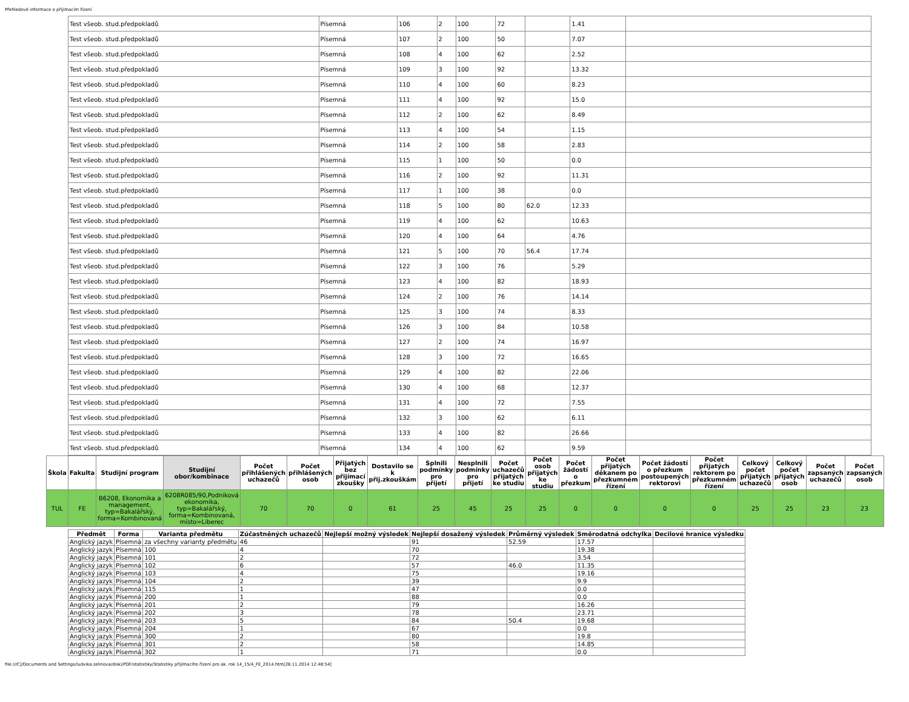Přehledové informace o přijímacím řízení
| Test všeob. stud.předpokladů | Písemná | 106 | 2 | 100 | 72 | | 1.41 | |
| Test všeob. stud.předpokladů | Písemná | 107 | 2 | 100 | 50 | | 7.07 | |
| Test všeob. stud.předpokladů | Písemná | 108 | 4 | 100 | 62 | | 2.52 | |
| Test všeob. stud.předpokladů | Písemná | 109 | 3 | 100 | 92 | | 13.32 | |
| Test všeob. stud.předpokladů | Písemná | 110 | 4 | 100 | 60 | | 8.23 | |
| Test všeob. stud.předpokladů | Písemná | 111 | 4 | 100 | 92 | | 15.0 | |
| Test všeob. stud.předpokladů | Písemná | 112 | 2 | 100 | 62 | | 8.49 | |
| Test všeob. stud.předpokladů | Písemná | 113 | 4 | 100 | 54 | | 1.15 | |
| Test všeob. stud.předpokladů | Písemná | 114 | 2 | 100 | 58 | | 2.83 | |
| Test všeob. stud.předpokladů | Písemná | 115 | 1 | 100 | 50 | | 0.0 | |
| Test všeob. stud.předpokladů | Písemná | 116 | 2 | 100 | 92 | | 11.31 | |
| Test všeob. stud.předpokladů | Písemná | 117 | 1 | 100 | 38 | | 0.0 | |
| Test všeob. stud.předpokladů | Písemná | 118 | 5 | 100 | 80 | 62.0 | 12.33 | |
| Test všeob. stud.předpokladů | Písemná | 119 | 4 | 100 | 62 | | 10.63 | |
| Test všeob. stud.předpokladů | Písemná | 120 | 4 | 100 | 64 | | 4.76 | |
| Test všeob. stud.předpokladů | Písemná | 121 | 5 | 100 | 70 | 56.4 | 17.74 | |
| Test všeob. stud.předpokladů | Písemná | 122 | 3 | 100 | 76 | | 5.29 | |
| Test všeob. stud.předpokladů | Písemná | 123 | 4 | 100 | 82 | | 18.93 | |
| Test všeob. stud.předpokladů | Písemná | 124 | 2 | 100 | 76 | | 14.14 | |
| Test všeob. stud.předpokladů | Písemná | 125 | 3 | 100 | 74 | | 8.33 | |
| Test všeob. stud.předpokladů | Písemná | 126 | 3 | 100 | 84 | | 10.58 | |
| Test všeob. stud.předpokladů | Písemná | 127 | 2 | 100 | 74 | | 16.97 | |
| Test všeob. stud.předpokladů | Písemná | 128 | 3 | 100 | 72 | | 16.65 | |
| Test všeob. stud.předpokladů | Písemná | 129 | 4 | 100 | 82 | | 22.06 | |
| Test všeob. stud.předpokladů | Písemná | 130 | 4 | 100 | 68 | | 12.37 | |
| Test všeob. stud.předpokladů | Písemná | 131 | 4 | 100 | 72 | | 7.55 | |
| Test všeob. stud.předpokladů | Písemná | 132 | 3 | 100 | 62 | | 6.11 | |
| Test všeob. stud.předpokladů | Písemná | 133 | 4 | 100 | 82 | | 26.66 | |
| Test všeob. stud.předpokladů | Písemná | 134 | 4 | 100 | 62 | | 9.59 | |
| Škola | Fakulta | Studijní program | Studijní obor/kombinace | Počet přihlášených uchazečů | Počet přihlášených osob | Přijatých bez přijímací zkoušky | Dostavilo se k přij.zkouškám | Splnili podmínky pro přijetí | Nesplnili podmínky pro přijetí | Počet uchazečů přijatých ke studiu | Počet osob přijatých ke studiu | Počet žádostí o přezkum | Počet přijatých děkanem po přezkumném řízení | Počet žádostí o přezkum postoupených rektorovi | Počet přijatých rektorem po přezkumném řízení | Celkový počet přijatých uchazečů | Celkový počet přijatých osob | Počet zapsaných uchazečů | Počet zapsaných osob |
| --- | --- | --- | --- | --- | --- | --- | --- | --- | --- | --- | --- | --- | --- | --- | --- | --- | --- | --- | --- |
| TUL | FE | B6208, Ekonomika a management, typ=Bakalářský, forma=Kombinovaná | 6208R085/90,Podniková ekonomika, typ=Bakalářský, forma=Kombinovaná, místo=Liberec | 70 | 70 | 0 | 61 | 25 | 45 | 25 | 25 | 0 | 0 | 0 | 0 | 25 | 25 | 23 | 23 |
| Předmět | Forma | Varianta předmětu | Zúčastněných uchazečů | Nejlepší možný výsledek | Nejlepší dosažený výsledek | Průměrný výsledek | Směrodatná odchylka | Decilové hranice výsledku |
| --- | --- | --- | --- | --- | --- | --- | --- | --- |
| Anglický jazyk | Písemná | za všechny varianty předmětu | 46 | | 91 | 52.59 | 17.57 | |
| Anglický jazyk | Písemná | 100 | 4 | | 70 | | 19.38 | |
| Anglický jazyk | Písemná | 101 | 2 | | 72 | | 3.54 | |
| Anglický jazyk | Písemná | 102 | 6 | | 57 | 46.0 | 11.35 | |
| Anglický jazyk | Písemná | 103 | 4 | | 75 | | 19.16 | |
| Anglický jazyk | Písemná | 104 | 2 | | 39 | | 9.9 | |
| Anglický jazyk | Písemná | 115 | 1 | | 47 | | 0.0 | |
| Anglický jazyk | Písemná | 200 | 1 | | 88 | | 0.0 | |
| Anglický jazyk | Písemná | 201 | 2 | | 79 | | 16.26 | |
| Anglický jazyk | Písemná | 202 | 3 | | 78 | | 23.71 | |
| Anglický jazyk | Písemná | 203 | 5 | | 84 | 50.4 | 19.68 | |
| Anglický jazyk | Písemná | 204 | 1 | | 67 | | 0.0 | |
| Anglický jazyk | Písemná | 300 | 2 | | 80 | | 19.8 | |
| Anglický jazyk | Písemná | 301 | 2 | | 58 | | 14.85 | |
| Anglický jazyk | Písemná | 302 | 1 | | 71 | | 0.0 | |
file:///C|/Documents and Settings/ludvika.zelinova/diski/PDF/statistiky/Statistiky přijímacího řízení pro ak. rok 14_15/4_FE_2014.htm[28.11.2014 12:48:54]